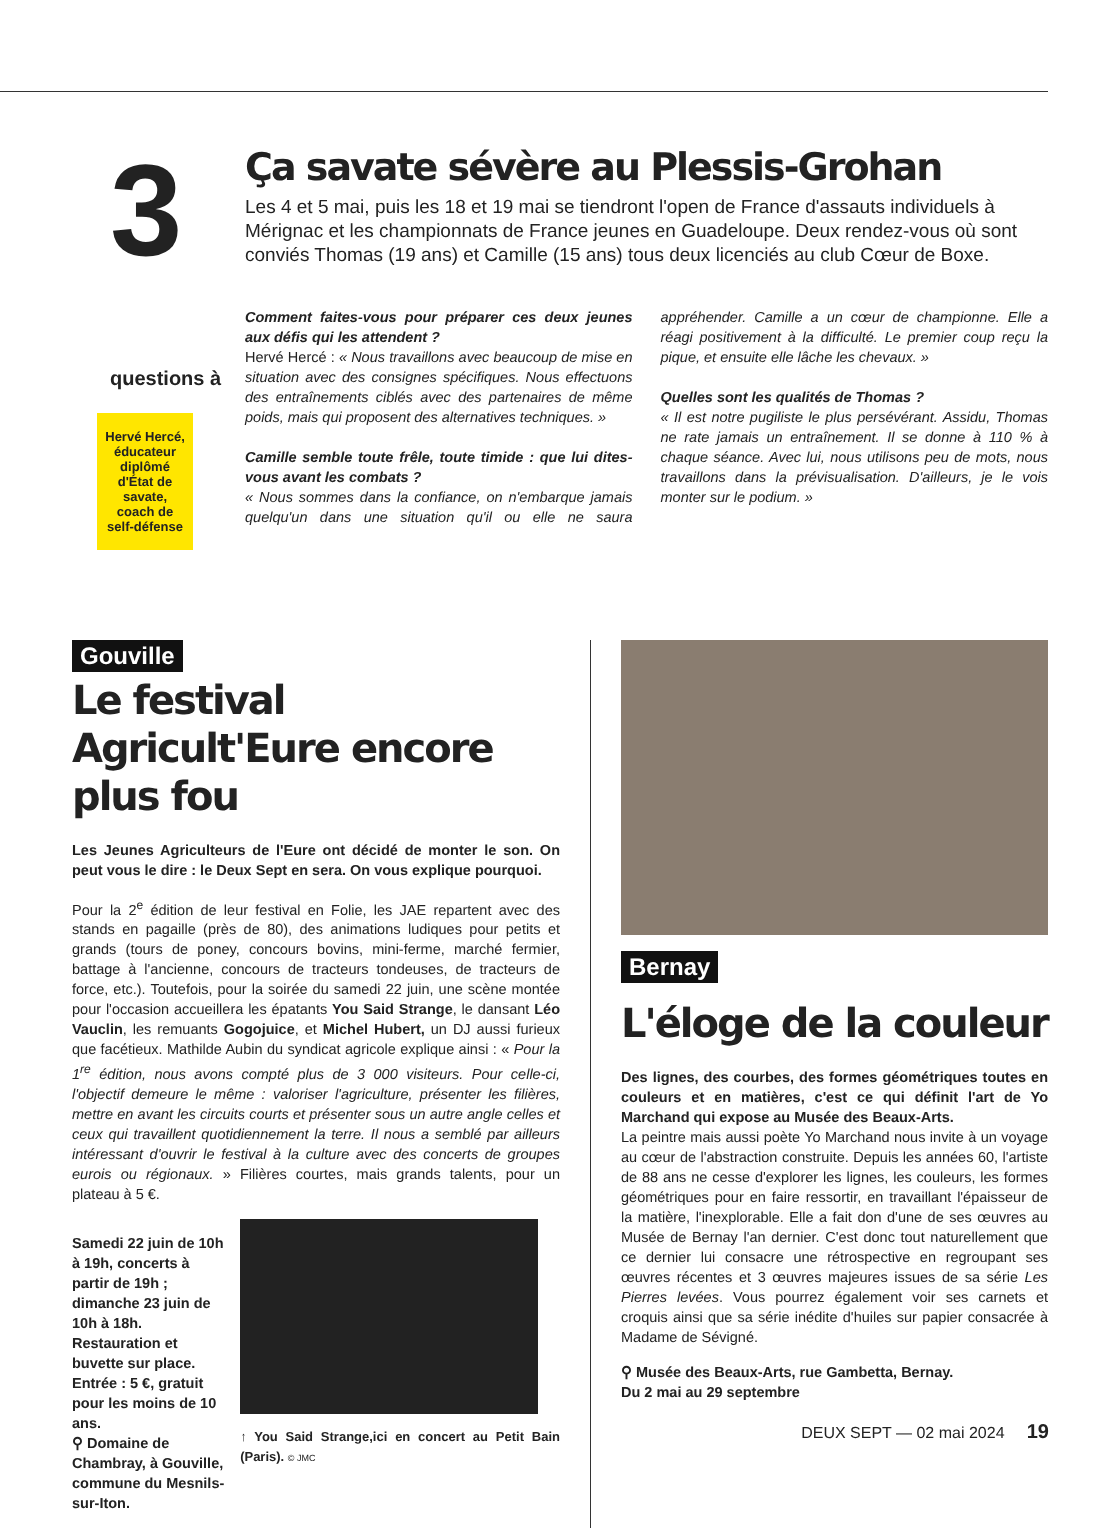3 questions à
Hervé Hercé, éducateur diplômé d'État de savate, coach de self-défense
Ça savate sévère au Plessis-Grohan
Les 4 et 5 mai, puis les 18 et 19 mai se tiendront l'open de France d'assauts individuels à Mérignac et les championnats de France jeunes en Guadeloupe. Deux rendez-vous où sont conviés Thomas (19 ans) et Camille (15 ans) tous deux licenciés au club Cœur de Boxe.
Comment faites-vous pour préparer ces deux jeunes aux défis qui les attendent ?
Hervé Hercé : « Nous travaillons avec beaucoup de mise en situation avec des consignes spécifiques. Nous effectuons des entraînements ciblés avec des partenaires de même poids, mais qui proposent des alternatives techniques. »
Camille semble toute frêle, toute timide : que lui dites-vous avant les combats ?
« Nous sommes dans la confiance, on n'embarque jamais quelqu'un dans une situation qu'il ou elle ne saura appréhender. Camille a un cœur de championne. Elle a réagi positivement à la difficulté. Le premier coup reçu la pique, et ensuite elle lâche les chevaux. »
Quelles sont les qualités de Thomas ?
« Il est notre pugiliste le plus persévérant. Assidu, Thomas ne rate jamais un entraînement. Il se donne à 110 % à chaque séance. Avec lui, nous utilisons peu de mots, nous travaillons dans la prévisualisation. D'ailleurs, je le vois monter sur le podium. »
Gouville
Le festival Agricult'Eure encore plus fou
Les Jeunes Agriculteurs de l'Eure ont décidé de monter le son. On peut vous le dire : le Deux Sept en sera. On vous explique pourquoi.
Pour la 2<sup>e</sup> édition de leur festival en Folie, les JAE repartent avec des stands en pagaille (près de 80), des animations ludiques pour petits et grands (tours de poney, concours bovins, mini-ferme, marché fermier, battage à l'ancienne, concours de tracteurs tondeuses, de tracteurs de force, etc.). Toutefois, pour la soirée du samedi 22 juin, une scène montée pour l'occasion accueillera les épatants You Said Strange, le dansant Léo Vauclin, les remuants Gogojuice, et Michel Hubert, un DJ aussi furieux que facétieux. Mathilde Aubin du syndicat agricole explique ainsi : « Pour la 1<sup>re</sup> édition, nous avons compté plus de 3 000 visiteurs. Pour celle-ci, l'objectif demeure le même : valoriser l'agriculture, présenter les filières, mettre en avant les circuits courts et présenter sous un autre angle celles et ceux qui travaillent quotidiennement la terre. Il nous a semblé par ailleurs intéressant d'ouvrir le festival à la culture avec des concerts de groupes eurois ou régionaux. » Filières courtes, mais grands talents, pour un plateau à 5 €.
Samedi 22 juin de 10h à 19h, concerts à partir de 19h ; dimanche 23 juin de 10h à 18h. Restauration et buvette sur place. Entrée : 5 €, gratuit pour les moins de 10 ans.
⚲ Domaine de Chambray, à Gouville, commune du Mesnils-sur-Iton.
↑ You Said Strange,ici en concert au Petit Bain (Paris). © JMC
Bernay
L'éloge de la couleur
Des lignes, des courbes, des formes géométriques toutes en couleurs et en matières, c'est ce qui définit l'art de Yo Marchand qui expose au Musée des Beaux-Arts.
La peintre mais aussi poète Yo Marchand nous invite à un voyage au cœur de l'abstraction construite. Depuis les années 60, l'artiste de 88 ans ne cesse d'explorer les lignes, les couleurs, les formes géométriques pour en faire ressortir, en travaillant l'épaisseur de la matière, l'inexplorable. Elle a fait don d'une de ses œuvres au Musée de Bernay l'an dernier. C'est donc tout naturellement que ce dernier lui consacre une rétrospective en regroupant ses œuvres récentes et 3 œuvres majeures issues de sa série Les Pierres levées. Vous pourrez également voir ses carnets et croquis ainsi que sa série inédite d'huiles sur papier consacrée à Madame de Sévigné.
⚲ Musée des Beaux-Arts, rue Gambetta, Bernay.
Du 2 mai au 29 septembre
DEUX SEPT — 02 mai 2024 19